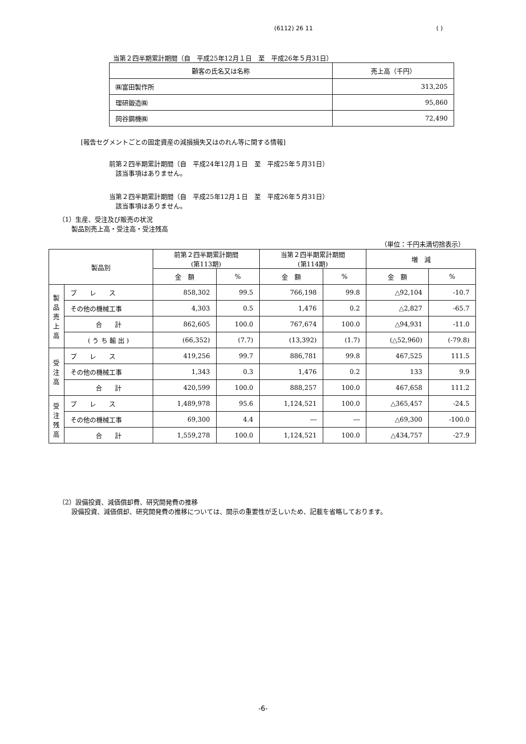(6112) 26 11 ( )
当第２四半期累計期間（自　平成25年12月１日　至　平成26年５月31日）
| 顧客の氏名又は名称 | 売上高（千円） |
| ㈱富田製作所 | 313,205 |
| 理研鍛造㈱ | 95,860 |
| 岡谷鋼機㈱ | 72,490 |
[報告セグメントごとの固定資産の減損損失又はのれん等に関する情報]
前第２四半期累計期間（自　平成24年12月１日　至　平成25年５月31日）
　該当事項はありません。
当第２四半期累計期間（自　平成25年12月１日　至　平成26年５月31日）
　該当事項はありません。
（1）生産、受注及び販売の状況
　　製品別売上高・受注高・受注残高
（単位：千円未満切捨表示）
| 製品別 | | 前第２四半期累計期間 (第113期) | | 当第２四半期累計期間 (第114期) | | 増 減 | |
| --- | --- | --- | --- | --- | --- | --- | --- |
| | | 金 額 | % | 金 額 | % | 金 額 | % |
| 製 品 売 上 高 | プ レ ス | 858,302 | 99.5 | 766,198 | 99.8 | △92,104 | -10.7 |
| | その他の機械工事 | 4,303 | 0.5 | 1,476 | 0.2 | △2,827 | -65.7 |
| | 合 計 | 862,605 | 100.0 | 767,674 | 100.0 | △94,931 | -11.0 |
| | ( う ち 輸 出 ) | (66,352) | (7.7) | (13,392) | (1.7) | (△52,960) | (-79.8) |
| 受 注 高 | プ レ ス | 419,256 | 99.7 | 886,781 | 99.8 | 467,525 | 111.5 |
| | その他の機械工事 | 1,343 | 0.3 | 1,476 | 0.2 | 133 | 9.9 |
| | 合 計 | 420,599 | 100.0 | 888,257 | 100.0 | 467,658 | 111.2 |
| 受 注 残 高 | プ レ ス | 1,489,978 | 95.6 | 1,124,521 | 100.0 | △365,457 | -24.5 |
| | その他の機械工事 | 69,300 | 4.4 | ― | ― | △69,300 | -100.0 |
| | 合 計 | 1,559,278 | 100.0 | 1,124,521 | 100.0 | △434,757 | -27.9 |
（2）設備投資、減価償却費、研究開発費の推移
　　設備投資、減価償却、研究開発費の推移については、開示の重要性が乏しいため、記載を省略しております。
-6-